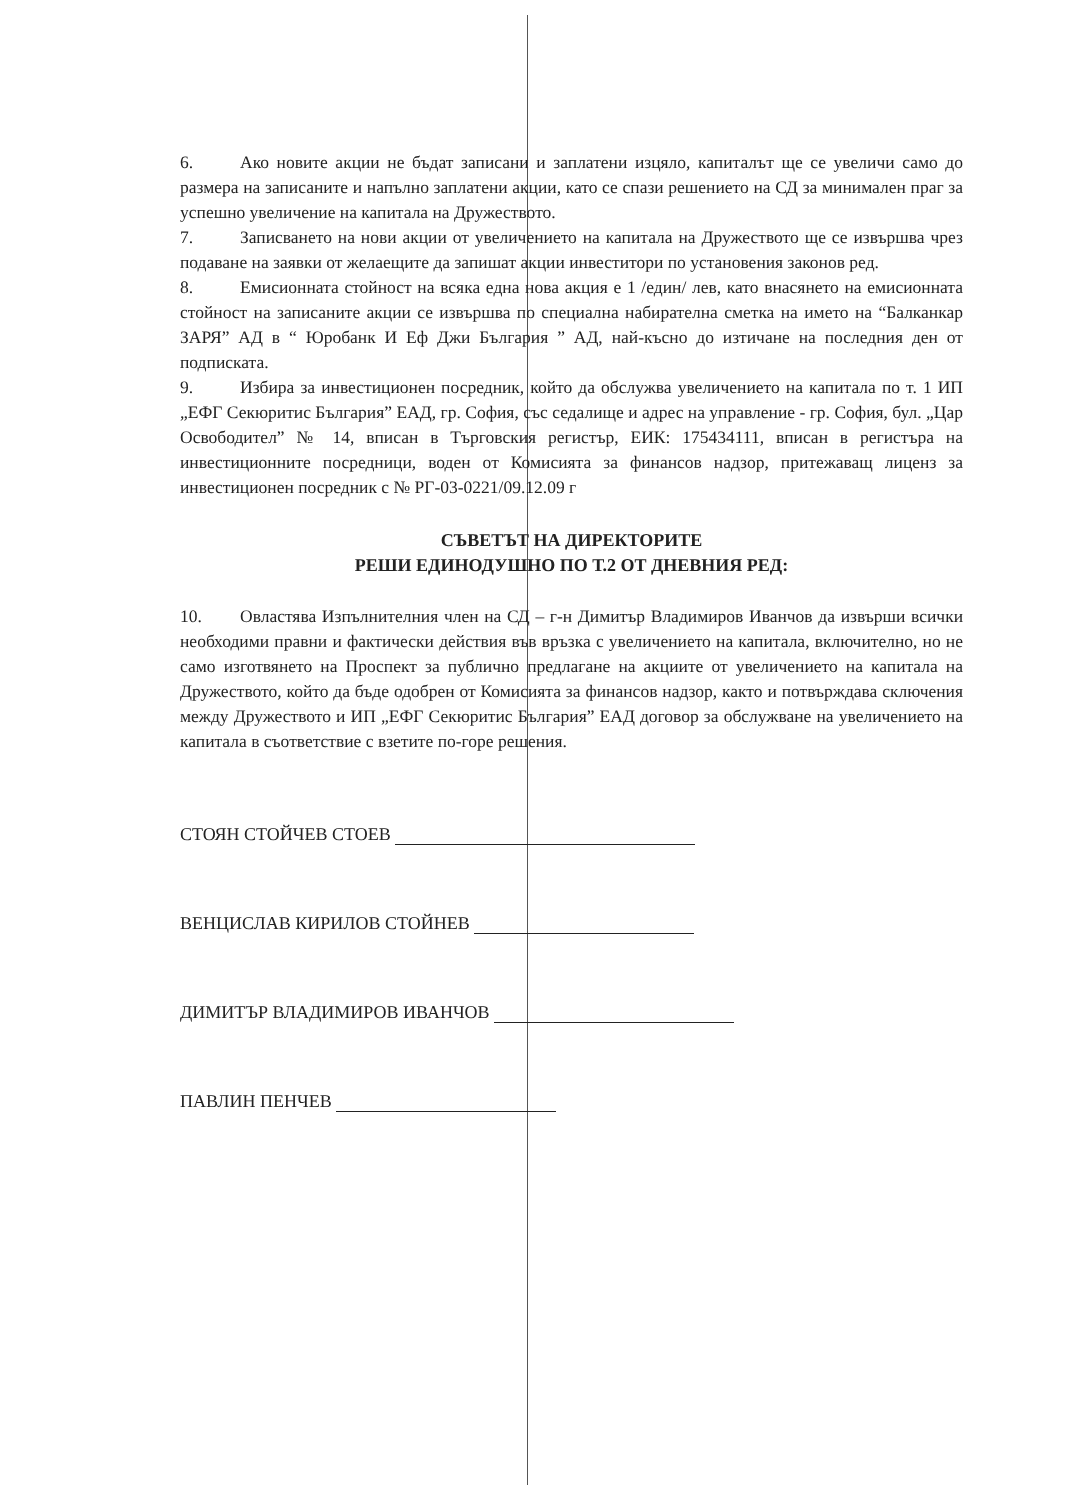6. Ако новите акции не бъдат записани и заплатени изцяло, капиталът ще се увеличи само до размера на записаните и напълно заплатени акции, като се спази решението на СД за минимален праг за успешно увеличение на капитала на Дружеството.
7. Записването на нови акции от увеличението на капитала на Дружеството ще се извършва чрез подаване на заявки от желаещите да запишат акции инвеститори по установения законов ред.
8. Емисионната стойност на всяка една нова акция е 1 /един/ лев, като внасянето на емисионната стойност на записаните акции се извършва по специална набирателна сметка на името на “Балканкар ЗАРЯ” АД в “ Юробанк И Еф Джи България ” АД, най-късно до изтичане на последния ден от подписката.
9. Избира за инвестиционен посредник, който да обслужва увеличението на капитала по т. 1 ИП „ЕФГ Секюритис България” ЕАД, гр. София, със седалище и адрес на управление - гр. София, бул. „Цар Освободител” № 14, вписан в Търговския регистър, ЕИК: 175434111, вписан в регистъра на инвестиционните посредници, воден от Комисията за финансов надзор, притежаващ лиценз за инвестиционен посредник с № РГ-03-0221/09.12.09 г
СЪВЕТЪТ НА ДИРЕКТОРИТЕ
РЕШИ ЕДИНОДУШНО ПО Т.2 ОТ ДНЕВНИЯ РЕД:
10. Овластява Изпълнителния член на СД – г-н Димитър Владимиров Иванчов да извърши всички необходими правни и фактически действия във връзка с увеличението на капитала, включително, но не само изготвянето на Проспект за публично предлагане на акциите от увеличението на капитала на Дружеството, който да бъде одобрен от Комисията за финансов надзор, както и потвърждава сключения между Дружеството и ИП „ЕФГ Секюритис България” ЕАД договор за обслужване на увеличението на капитала в съответствие с взетите по-горе решения.
СТОЯН СТОЙЧЕВ СТОЕВ
ВЕНЦИСЛАВ КИРИЛОВ СТОЙНЕВ
ДИМИТЪР ВЛАДИМИРОВ ИВАНЧОВ
ПАВЛИН ПЕНЧЕВ